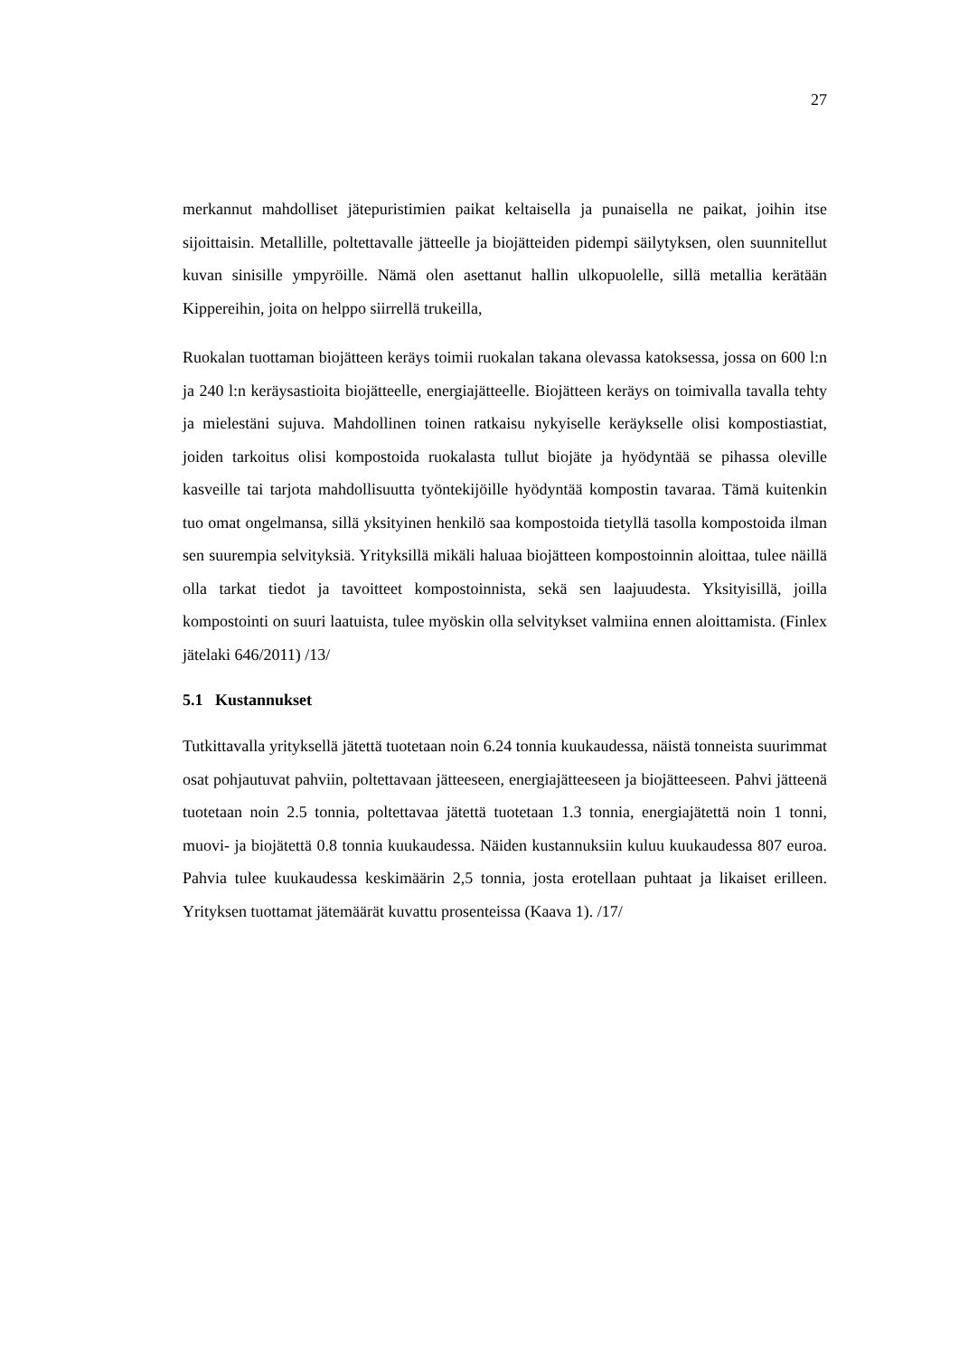27
merkannut mahdolliset jätepuristimien paikat keltaisella ja punaisella ne paikat, joihin itse sijoittaisin. Metallille, poltettavalle jätteelle ja biojätteiden pidempi säilytyksen, olen suunnitellut kuvan sinisille ympyröille. Nämä olen asettanut hallin ulkopuolelle, sillä metallia kerätään Kippereihin, joita on helppo siirrellä trukeilla,
Ruokalan tuottaman biojätteen keräys toimii ruokalan takana olevassa katoksessa, jossa on 600 l:n ja 240 l:n keräysastioita biojätteelle, energiajätteelle. Biojätteen keräys on toimivalla tavalla tehty ja mielestäni sujuva. Mahdollinen toinen ratkaisu nykyiselle keräykselle olisi kompostiastiat, joiden tarkoitus olisi kompostoida ruokalasta tullut biojäte ja hyödyntää se pihassa oleville kasveille tai tarjota mahdollisuutta työntekijöille hyödyntää kompostin tavaraa. Tämä kuitenkin tuo omat ongelmansa, sillä yksityinen henkilö saa kompostoida tietyllä tasolla kompostoida ilman sen suurempia selvityksiä. Yrityksillä mikäli haluaa biojätteen kompostoinnin aloittaa, tulee näillä olla tarkat tiedot ja tavoitteet kompostoinnista, sekä sen laajuudesta. Yksityisillä, joilla kompostointi on suuri laatuista, tulee myöskin olla selvitykset valmiina ennen aloittamista. (Finlex jätelaki 646/2011) /13/
5.1 Kustannukset
Tutkittavalla yrityksellä jätettä tuotetaan noin 6.24 tonnia kuukaudessa, näistä tonneista suurimmat osat pohjautuvat pahviin, poltettavaan jätteeseen, energiajätteeseen ja biojätteeseen. Pahvi jätteenä tuotetaan noin 2.5 tonnia, poltettavaa jätettä tuotetaan 1.3 tonnia, energiajätettä noin 1 tonni, muovi- ja biojätettä 0.8 tonnia kuukaudessa. Näiden kustannuksiin kuluu kuukaudessa 807 euroa. Pahvia tulee kuukaudessa keskimäärin 2,5 tonnia, josta erotellaan puhtaat ja likaiset erilleen. Yrityksen tuottamat jätemäärät kuvattu prosenteissa (Kaava 1). /17/